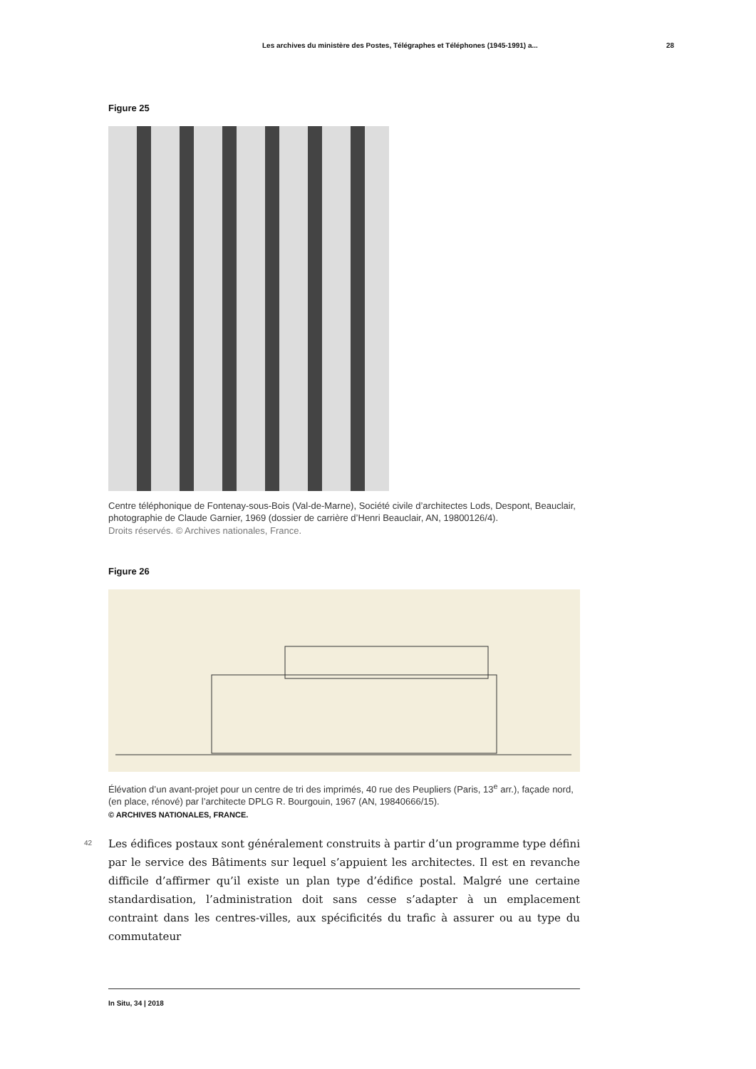Les archives du ministère des Postes, Télégraphes et Téléphones (1945-1991) a... 28
Figure 25
Centre téléphonique de Fontenay-sous-Bois (Val-de-Marne), Société civile d’architectes Lods, Despont, Beauclair, photographie de Claude Garnier, 1969 (dossier de carrière d’Henri Beauclair, AN, 19800126/4).
Droits réservés. © Archives nationales, France.
Figure 26
Élévation d’un avant-projet pour un centre de tri des imprimés, 40 rue des Peupliers (Paris, 13<sup>e</sup> arr.), façade nord, (en place, rénové) par l’architecte DPLG R. Bourgouin, 1967 (AN, 19840666/15).
© ARCHIVES NATIONALES, FRANCE.
42
Les édifices postaux sont généralement construits à partir d’un programme type défini par le service des Bâtiments sur lequel s’appuient les architectes. Il est en revanche difficile d’affirmer qu’il existe un plan type d’édifice postal. Malgré une certaine standardisation, l’administration doit sans cesse s’adapter à un emplacement contraint dans les centres-villes, aux spécificités du trafic à assurer ou au type du commutateur
In Situ, 34 | 2018